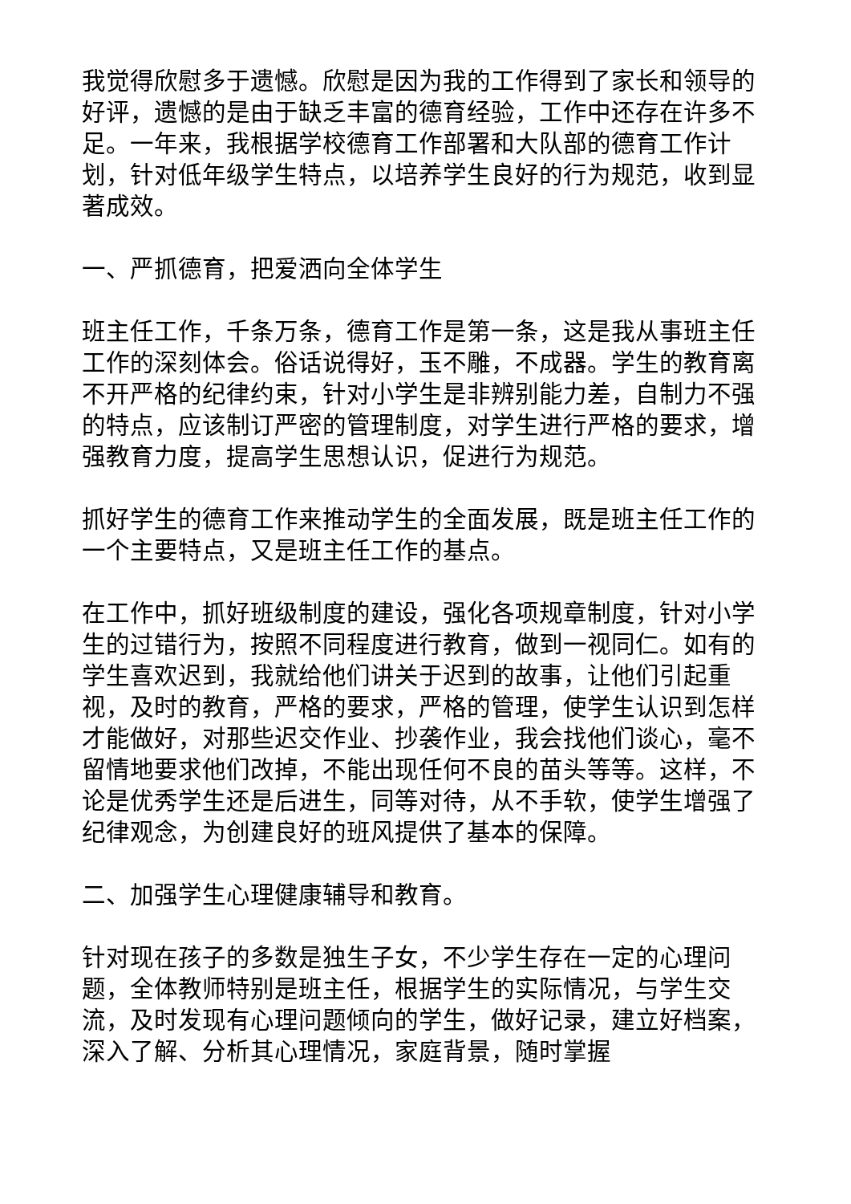我觉得欣慰多于遗憾。欣慰是因为我的工作得到了家长和领导的好评，遗憾的是由于缺乏丰富的德育经验，工作中还存在许多不足。一年来，我根据学校德育工作部署和大队部的德育工作计划，针对低年级学生特点，以培养学生良好的行为规范，收到显著成效。
一、严抓德育，把爱洒向全体学生
班主任工作，千条万条，德育工作是第一条，这是我从事班主任工作的深刻体会。俗话说得好，玉不雕，不成器。学生的教育离不开严格的纪律约束，针对小学生是非辨别能力差，自制力不强的特点，应该制订严密的管理制度，对学生进行严格的要求，增强教育力度，提高学生思想认识，促进行为规范。
抓好学生的德育工作来推动学生的全面发展，既是班主任工作的一个主要特点，又是班主任工作的基点。
在工作中，抓好班级制度的建设，强化各项规章制度，针对小学生的过错行为，按照不同程度进行教育，做到一视同仁。如有的学生喜欢迟到，我就给他们讲关于迟到的故事，让他们引起重视，及时的教育，严格的要求，严格的管理，使学生认识到怎样才能做好，对那些迟交作业、抄袭作业，我会找他们谈心，毫不留情地要求他们改掉，不能出现任何不良的苗头等等。这样，不论是优秀学生还是后进生，同等对待，从不手软，使学生增强了纪律观念，为创建良好的班风提供了基本的保障。
二、加强学生心理健康辅导和教育。
针对现在孩子的多数是独生子女，不少学生存在一定的心理问题，全体教师特别是班主任，根据学生的实际情况，与学生交流，及时发现有心理问题倾向的学生，做好记录，建立好档案，深入了解、分析其心理情况，家庭背景，随时掌握